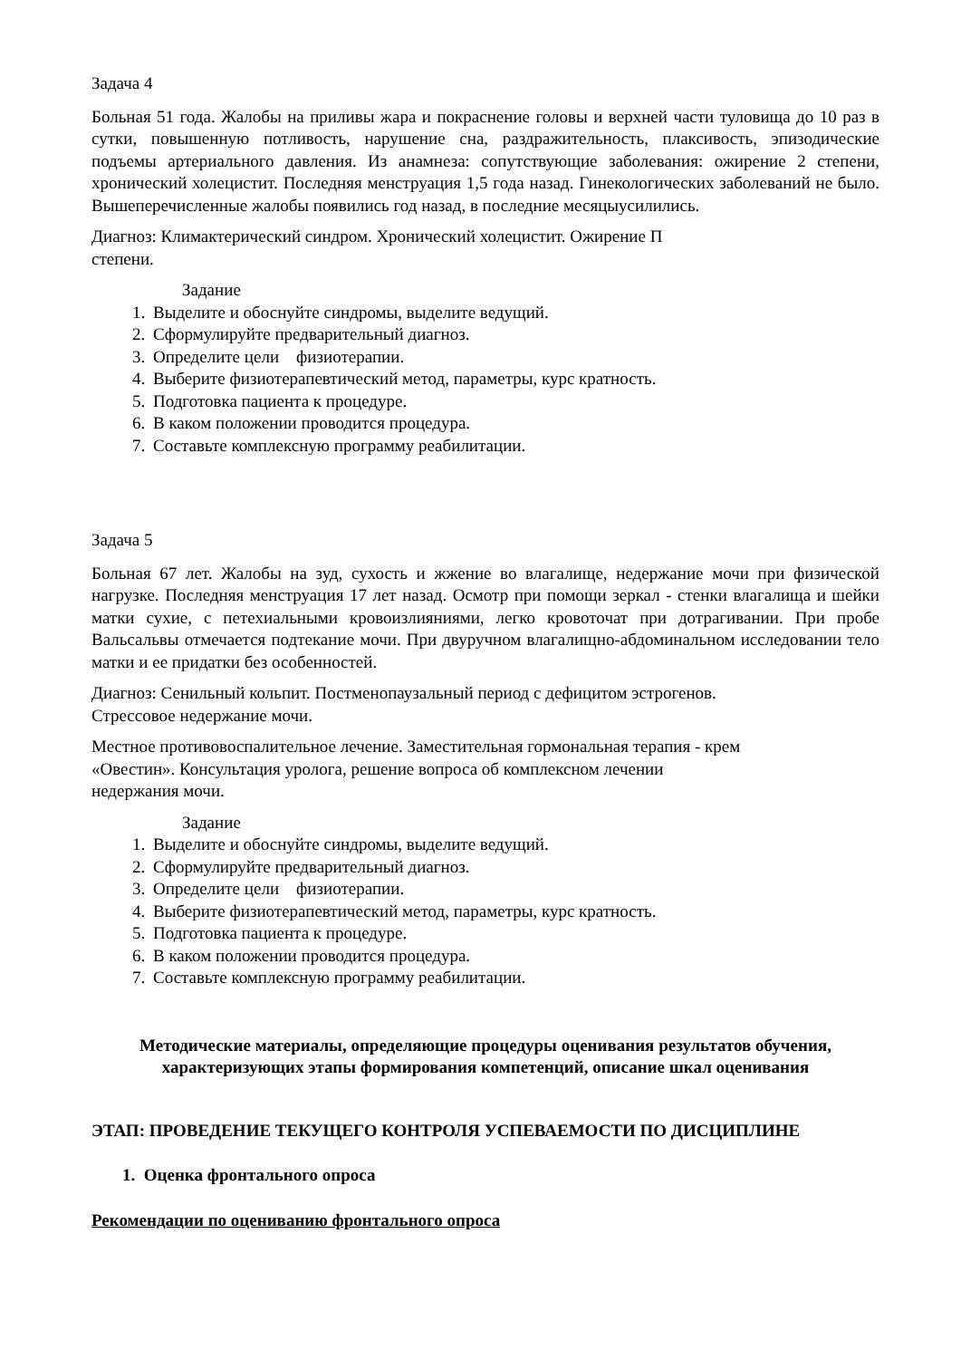Задача 4
Больная 51 года. Жалобы на приливы жара и покраснение головы и верхней части туловища до 10 раз в сутки, повышенную потливость, нарушение сна, раздражительность, плаксивость, эпизодические подъемы артериального давления. Из анамнеза: сопутствующие заболевания: ожирение 2 степени, хронический холецистит. Последняя менструация 1,5 года назад. Гинекологических заболеваний не было. Вышеперечисленные жалобы появились год назад, в последние месяцыусилились.
Диагноз: Климактерический синдром. Хронический холецистит. Ожирение П
степени.
Задание
1. Выделите и обоснуйте синдромы, выделите ведущий.
2. Сформулируйте предварительный диагноз.
3. Определите цели физиотерапии.
4. Выберите физиотерапевтический метод, параметры, курс кратность.
5. Подготовка пациента к процедуре.
6. В каком положении проводится процедура.
7. Составьте комплексную программу реабилитации.
Задача 5
Больная 67 лет. Жалобы на зуд, сухость и жжение во влагалище, недержание мочи при физической нагрузке. Последняя менструация 17 лет назад. Осмотр при помощи зеркал - стенки влагалища и шейки матки сухие, с петехиальными кровоизлияниями, легко кровоточат при дотрагивании. При пробе Вальсальвы отмечается подтекание мочи. При двуручном влагалищно-абдоминальном исследовании тело матки и ее придатки без особенностей.
Диагноз: Сенильный кольпит. Постменопаузальный период с дефицитом эстрогенов.
Стрессовое недержание мочи.
Местное противовоспалительное лечение. Заместительная гормональная терапия - крем
«Овестин». Консультация уролога, решение вопроса об комплексном лечении
недержания мочи.
Задание
1. Выделите и обоснуйте синдромы, выделите ведущий.
2. Сформулируйте предварительный диагноз.
3. Определите цели физиотерапии.
4. Выберите физиотерапевтический метод, параметры, курс кратность.
5. Подготовка пациента к процедуре.
6. В каком положении проводится процедура.
7. Составьте комплексную программу реабилитации.
Методические материалы, определяющие процедуры оценивания результатов обучения, характеризующих этапы формирования компетенций, описание шкал оценивания
ЭТАП: ПРОВЕДЕНИЕ ТЕКУЩЕГО КОНТРОЛЯ УСПЕВАЕМОСТИ ПО ДИСЦИПЛИНЕ
1. Оценка фронтального опроса
Рекомендации по оцениванию фронтального опроса